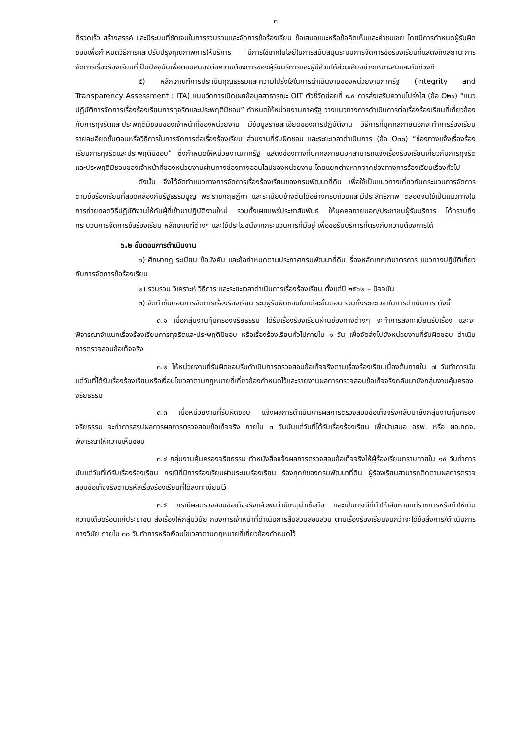๓
ที่รวดเร็ว สร้างสรรค์ และมีระบบที่ชัดเจนในการรวบรวมและจัดการข้อร้องเรียน ข้อเสนอแนะหรือข้อคิดเห็นและคำชมเชย โดยมีการกำหนดผู้รับผิดชอบเพื่อกำหนดวิธีการและปรับปรุงคุณภาพการให้บริการ มีการใช้เทคโนโลยีในการสนับสนุนระบบการจัดการข้อร้องเรียนที่แสดงถึงสถานะการจัดการเรื่องร้องเรียนที่เป็นปัจจุบันเพื่อตอบสนองต่อความต้องการของผู้รับบริการและผู้มีส่วนได้ส่วนเสียอย่างเหมาะสมและทันท่วงที
๕) หลักเกณฑ์การประเมินคุณธรรมและความโปร่งใสในการดำเนินงานของหน่วยงานภาครัฐ (Integrity and Transparency Assessment : ITA) แบบวัดการเปิดเผยข้อมูลสาธารณะ OIT ตัวชี้วัดย่อยที่ ๙.๕ การส่งเสริมความโปร่งใส (ข้อ O๒๙) “แนวปฏิบัติการจัดการเรื่องร้องเรียนการทุจริตและประพฤติมิชอบ” กำหนดให้หน่วยงานภาครัฐ วางแนวทางการดำเนินการต่อเรื่องร้องเรียนที่เกี่ยวข้องกับการทุจริตและประพฤติมิชอบของเจ้าหน้าที่ของหน่วยงาน มีข้อมูลรายละเอียดของการปฏิบัติงาน วิธีการที่บุคคลภายนอกจะทำการร้องเรียน รายละเอียดขั้นตอนหรือวิธีการในการจัดการต่อเรื่องร้องเรียน ส่วนงานที่รับผิดชอบ และระยะเวลาดำเนินการ (ข้อ O๓๐) “ช่องทางแจ้งเรื่องร้องเรียนการทุจริตและประพฤติมิชอบ” ซึ่งกำหนดให้หน่วยงานภาครัฐ แสดงช่องทางที่บุคคลภายนอกสามารถแจ้งเรื่องร้องเรียนเกี่ยวกับการทุจริตและประพฤติมิชอบของเจ้าหน้าที่ของหน่วยงานผ่านทางช่องทางออนไลน์ของหน่วยงาน โดยแยกต่างหากจากช่องทางการร้องเรียนเรื่องทั่วไป
ดังนั้น จึงได้จัดทำแนวทางการจัดการเรื่องร้องเรียนของกรมพัฒนาที่ดิน เพื่อใช้เป็นแนวทางเกี่ยวกับกระบวนการจัดการตามข้อร้องเรียนที่สอดคล้องกับรัฐธรรมนูญ พระราชกฤษฎีกา และระเบียบข้างต้นได้อย่างครบถ้วนและมีประสิทธิภาพ ตลอดจนใช้เป็นแนวทางในการถ่ายทอดวิธีปฏิบัติงานให้กับผู้ที่เข้ามาปฏิบัติงานใหม่ รวมทั้งเผยแพร่ประชาสัมพันธ์ ให้บุคคลภายนอก/ประชาชนผู้รับบริการ ได้ทราบถึงกระบวนการจัดการข้อร้องเรียน หลักเกณฑ์ต่างๆ และใช้ประโยชน์จากกระบวนการที่มีอยู่ เพื่อขอรับบริการที่ตรงกับความต้องการได้
๖.๒ ขั้นตอนการดำเนินงาน
๑) ศึกษากฎ ระเบียบ ข้อบังคับ และข้อกำหนดตามประกาศกรมพัฒนาที่ดิน เรื่องหลักเกณฑ์มาตรการ แนวทางปฏิบัติเกี่ยวกับการจัดการข้อร้องเรียน
๒) รวบรวม วิเคราะห์ วิธีการ และระยะเวลาดำเนินการเรื่องร้องเรียน ตั้งแต่ปี ๒๕๖๒ – ปัจจุบัน
๓) จัดทำขั้นตอนการจัดการเรื่องร้องเรียน ระบุผู้รับผิดชอบในแต่ละขั้นตอน รวมทั้งระยะเวลาในการดำเนินการ ดังนี้
๓.๑ เมื่อกลุ่มงานคุ้มครองจริยธรรม ได้รับเรื่องร้องเรียนผ่านช่องทางต่างๆ จะทำการลงทะเบียนรับเรื่อง และจะพิจารณาจำแนกเรื่องร้องเรียนการทุจริตและประพฤติมิชอบ หรือเรื่องร้องเรียนทั่วไปภายใน ๑ วัน เพื่อจัดส่งไปยังหน่วยงานที่รับผิดชอบ ดำเนินการตรวจสอบข้อเท็จจริง
๓.๒ ให้หน่วยงานที่รับผิดชอบรีบดำเนินการตรวจสอบข้อเท็จจริงตามเรื่องร้องเรียนเบื้องต้นภายใน ๗ วันทำการนับแต่วันที่ได้รับเรื่องร้องเรียนหรือเงื่อนไขเวลาตามกฎหมายที่เกี่ยวข้องกำหนดไว้และรายงานผลการตรวจสอบข้อเท็จจริงกลับมายังกลุ่มงานคุ้มครองจริยธรรม
๓.๓ เมื่อหน่วยงานที่รับผิดชอบ แจ้งผลการดำเนินการผลการตรวจสอบข้อเท็จจริงกลับมายังกลุ่มงานคุ้มครองจริยธรรม จะทำการสรุปผลการผลการตรวจสอบข้อเท็จจริง ภายใน ๓ วันนับแต่วันที่ได้รับเรื่องร้องเรียน เพื่อนำเสนอ อธพ. หรือ ผอ.กกจ. พิจารณาให้ความเห็นชอบ
๓.๔ กลุ่มงานคุ้มครองจริยธรรม ทำหนังสือแจ้งผลการตรวจสอบข้อเท็จจริงให้ผู้ร้องเรียนทราบภายใน ๑๕ วันทำการนับแต่วันที่ได้รับเรื่องร้องเรียน กรณีที่มีการร้องเรียนผ่านระบบร้องเรียน ร้องทุกข์ของกรมพัฒนาที่ดิน ผู้ร้องเรียนสามารถติดตามผลการตรวจสอบข้อเท็จจริงตามรหัสเรื่องร้องเรียนที่ได้ลงทะเบียนไว้
๓.๕ กรณีผลตรวจสอบข้อเท็จจริงแล้วพบว่ามีเหตุน่าเชื่อถือ และเป็นกรณีที่ทำให้เสียหายแก่ราชการหรือทำให้เกิดความเดือดร้อนแก่ประชาชน ส่งเรื่องให้กลุ่มวินัย กองการเจ้าหน้าที่ดำเนินการสืบสวนสอบสวน ตามเรื่องร้องเรียนจนกว่าจะได้ข้อสั่งการ/ดำเนินการทางวินัย ภายใน ๓๐ วันทำการหรือเงื่อนไขเวลาตามกฎหมายที่เกี่ยวข้องกำหนดไว้